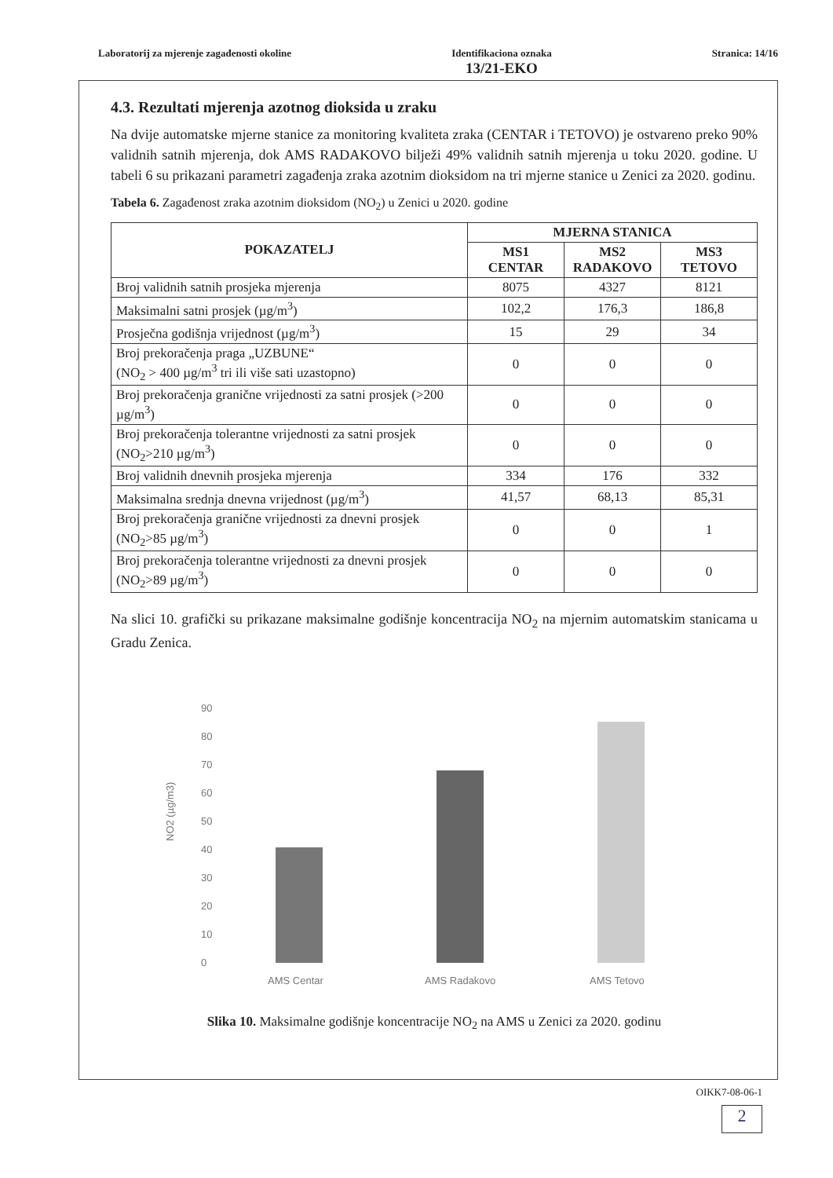Laboratorij za mjerenje zagađenosti okoline
Identifikaciona oznaka
13/21-EKO
Stranica: 14/16
4.3. Rezultati mjerenja azotnog dioksida u zraku
Na dvije automatske mjerne stanice za monitoring kvaliteta zraka (CENTAR i TETOVO) je ostvareno preko 90% validnih satnih mjerenja, dok AMS RADAKOVO bilježi 49% validnih satnih mjerenja u toku 2020. godine. U tabeli 6 su prikazani parametri zagađenja zraka azotnim dioksidom na tri mjerne stanice u Zenici za 2020. godinu.
Tabela 6. Zagađenost zraka azotnim dioksidom (NO<sub>2</sub>) u Zenici u 2020. godine
| POKAZATELJ | MJERNA STANICA | | |
| --- | --- | --- | --- |
| | MS1 CENTAR | MS2 RADAKOVO | MS3 TETOVO |
| Broj validnih satnih prosjeka mjerenja | 8075 | 4327 | 8121 |
| Maksimalni satni prosjek (µg/m<sup>3</sup>) | 102,2 | 176,3 | 186,8 |
| Prosječna godišnja vrijednost (µg/m<sup>3</sup>) | 15 | 29 | 34 |
| Broj prekoračenja praga „UZBUNE“ (NO<sub>2</sub> > 400 µg/m<sup>3</sup> tri ili više sati uzastopno) | 0 | 0 | 0 |
| Broj prekoračenja granične vrijednosti za satni prosjek (>200 µg/m<sup>3</sup>) | 0 | 0 | 0 |
| Broj prekoračenja tolerantne vrijednosti za satni prosjek (NO<sub>2</sub>>210 µg/m<sup>3</sup>) | 0 | 0 | 0 |
| Broj validnih dnevnih prosjeka mjerenja | 334 | 176 | 332 |
| Maksimalna srednja dnevna vrijednost (µg/m<sup>3</sup>) | 41,57 | 68,13 | 85,31 |
| Broj prekoračenja granične vrijednosti za dnevni prosjek (NO<sub>2</sub>>85 µg/m<sup>3</sup>) | 0 | 0 | 1 |
| Broj prekoračenja tolerantne vrijednosti za dnevni prosjek (NO<sub>2</sub>>89 µg/m<sup>3</sup>) | 0 | 0 | 0 |
Na slici 10. grafički su prikazane maksimalne godišnje koncentracija NO<sub>2</sub> na mjernim automatskim stanicama u Gradu Zenica.
NO2 (µg/m3)
90
80
70
60
50
40
30
20
10
0
AMS Centar
AMS Radakovo
AMS Tetovo
Slika 10. Maksimalne godišnje koncentracije NO<sub>2</sub> na AMS u Zenici za 2020. godinu
OIKK7-08-06-1
2